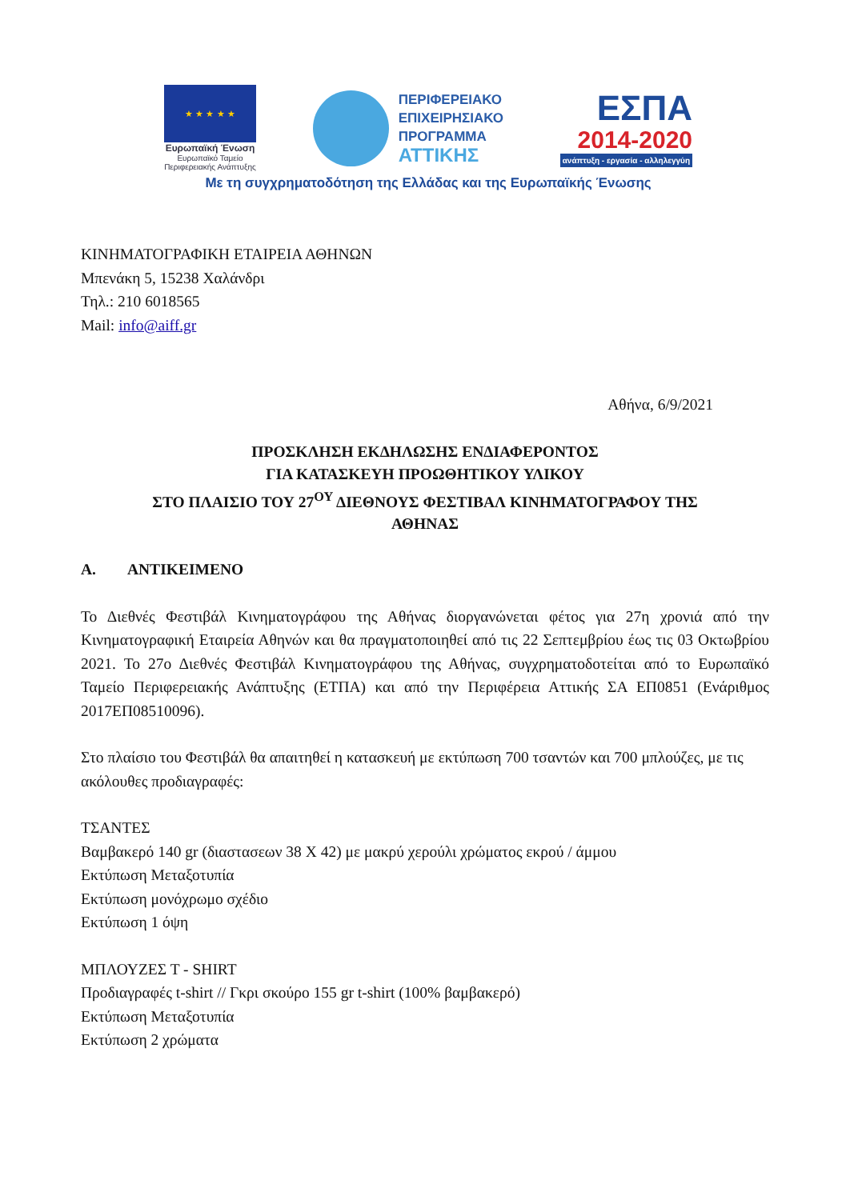★ ★ ★ ★ ★
Ευρωπαϊκή Ένωση
Ευρωπαϊκό Ταμείο
Περιφερειακής Ανάπτυξης
ΠΕΡΙΦΕΡΕΙΑΚΟ
ΕΠΙΧΕΙΡΗΣΙΑΚΟ
ΠΡΟΓΡΑΜΜΑ
ΑΤΤΙΚΗΣ
ΕΣΠΑ
2014-2020
ανάπτυξη - εργασία - αλληλεγγύη
Με τη συγχρηματοδότηση της Ελλάδας και της Ευρωπαϊκής Ένωσης
ΚΙΝΗΜΑΤΟΓΡΑΦΙΚΗ ΕΤΑΙΡΕΙΑ ΑΘΗΝΩΝ
Μπενάκη 5, 15238 Χαλάνδρι
Τηλ.: 210 6018565
Mail: info@aiff.gr
Αθήνα, 6/9/2021
ΠΡΟΣΚΛΗΣΗ ΕΚΔΗΛΩΣΗΣ ΕΝΔΙΑΦΕΡΟΝΤΟΣ
ΓΙΑ ΚΑΤΑΣΚΕΥΗ ΠΡΟΩΘΗΤΙΚΟΥ ΥΛΙΚΟΥ
ΣΤΟ ΠΛΑΙΣΙΟ ΤΟΥ 27<sup>ΟΥ</sup> ΔΙΕΘΝΟΥΣ ΦΕΣΤΙΒΑΛ ΚΙΝΗΜΑΤΟΓΡΑΦΟΥ ΤΗΣ
ΑΘΗΝΑΣ
Α. ΑΝΤΙΚΕΙΜΕΝΟ
Το Διεθνές Φεστιβάλ Κινηματογράφου της Αθήνας διοργανώνεται φέτος για 27η χρονιά από την Κινηματογραφική Εταιρεία Αθηνών και θα πραγματοποιηθεί από τις 22 Σεπτεμβρίου έως τις 03 Οκτωβρίου 2021. Το 27ο Διεθνές Φεστιβάλ Κινηματογράφου της Αθήνας, συγχρηματοδοτείται από το Ευρωπαϊκό Ταμείο Περιφερειακής Ανάπτυξης (ΕΤΠΑ) και από την Περιφέρεια Αττικής ΣΑ ΕΠ0851 (Ενάριθμος 2017ΕΠ08510096).
Στο πλαίσιο του Φεστιβάλ θα απαιτηθεί η κατασκευή με εκτύπωση 700 τσαντών και 700 μπλούζες, με τις ακόλουθες προδιαγραφές:
ΤΣΑΝΤΕΣ
Βαμβακερό 140 gr (διαστασεων 38 Χ 42) με μακρύ χερούλι χρώματος εκρού / άμμου
Εκτύπωση Μεταξοτυπία
Εκτύπωση μονόχρωμο σχέδιο
Εκτύπωση 1 όψη
ΜΠΛΟΥΖΕΣ Τ - SHIRT
Προδιαγραφές t-shirt // Γκρι σκούρο 155 gr t-shirt (100% βαμβακερό)
Εκτύπωση Μεταξοτυπία
Εκτύπωση 2 χρώματα